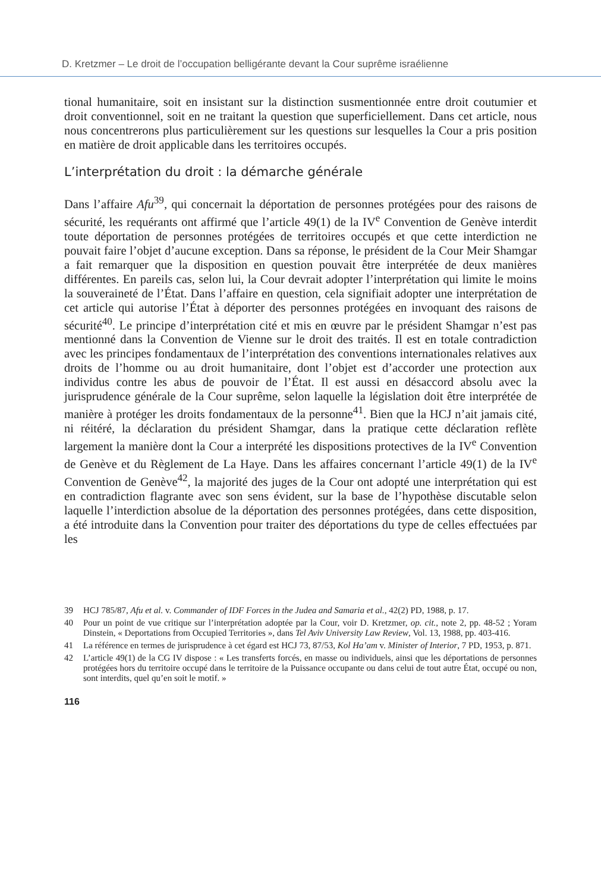D. Kretzmer – Le droit de l’occupation belligérante devant la Cour suprême israélienne
tional humanitaire, soit en insistant sur la distinction susmentionnée entre droit coutumier et droit conventionnel, soit en ne traitant la question que superficiellement. Dans cet article, nous nous concentrerons plus particulièrement sur les questions sur lesquelles la Cour a pris position en matière de droit applicable dans les territoires occupés.
L’interprétation du droit : la démarche générale
Dans l’affaire Afu<sup>39</sup>, qui concernait la déportation de personnes protégées pour des raisons de sécurité, les requérants ont affirmé que l’article 49(1) de la IV<sup>e</sup> Convention de Genève interdit toute déportation de personnes protégées de territoires occupés et que cette interdiction ne pouvait faire l’objet d’aucune exception. Dans sa réponse, le président de la Cour Meir Shamgar a fait remarquer que la disposition en question pouvait être interprétée de deux manières différentes. En pareils cas, selon lui, la Cour devrait adopter l’interprétation qui limite le moins la souveraineté de l’État. Dans l’affaire en question, cela signifiait adopter une interprétation de cet article qui autorise l’État à déporter des personnes protégées en invoquant des raisons de sécurité<sup>40</sup>. Le principe d’interprétation cité et mis en œuvre par le président Shamgar n’est pas mentionné dans la Convention de Vienne sur le droit des traités. Il est en totale contradiction avec les principes fondamentaux de l’interprétation des conventions internationales relatives aux droits de l’homme ou au droit humanitaire, dont l’objet est d’accorder une protection aux individus contre les abus de pouvoir de l’État. Il est aussi en désaccord absolu avec la jurisprudence générale de la Cour suprême, selon laquelle la législation doit être interprétée de manière à protéger les droits fondamentaux de la personne<sup>41</sup>. Bien que la HCJ n’ait jamais cité, ni réitéré, la déclaration du président Shamgar, dans la pratique cette déclaration reflète largement la manière dont la Cour a interprété les dispositions protectives de la IV<sup>e</sup> Convention de Genève et du Règlement de La Haye. Dans les affaires concernant l’article 49(1) de la IV<sup>e</sup> Convention de Genève<sup>42</sup>, la majorité des juges de la Cour ont adopté une interprétation qui est en contradiction flagrante avec son sens évident, sur la base de l’hypothèse discutable selon laquelle l’interdiction absolue de la déportation des personnes protégées, dans cette disposition, a été introduite dans la Convention pour traiter des déportations du type de celles effectuées par les
39 HCJ 785/87, Afu et al. v. Commander of IDF Forces in the Judea and Samaria et al., 42(2) PD, 1988, p. 17.
40 Pour un point de vue critique sur l’interprétation adoptée par la Cour, voir D. Kretzmer, op. cit., note 2, pp. 48-52 ; Yoram Dinstein, « Deportations from Occupied Territories », dans Tel Aviv University Law Review, Vol. 13, 1988, pp. 403-416.
41 La référence en termes de jurisprudence à cet égard est HCJ 73, 87/53, Kol Ha’am v. Minister of Interior, 7 PD, 1953, p. 871.
42 L’article 49(1) de la CG IV dispose : « Les transferts forcés, en masse ou individuels, ainsi que les déportations de personnes protégées hors du territoire occupé dans le territoire de la Puissance occupante ou dans celui de tout autre État, occupé ou non, sont interdits, quel qu’en soit le motif. »
116